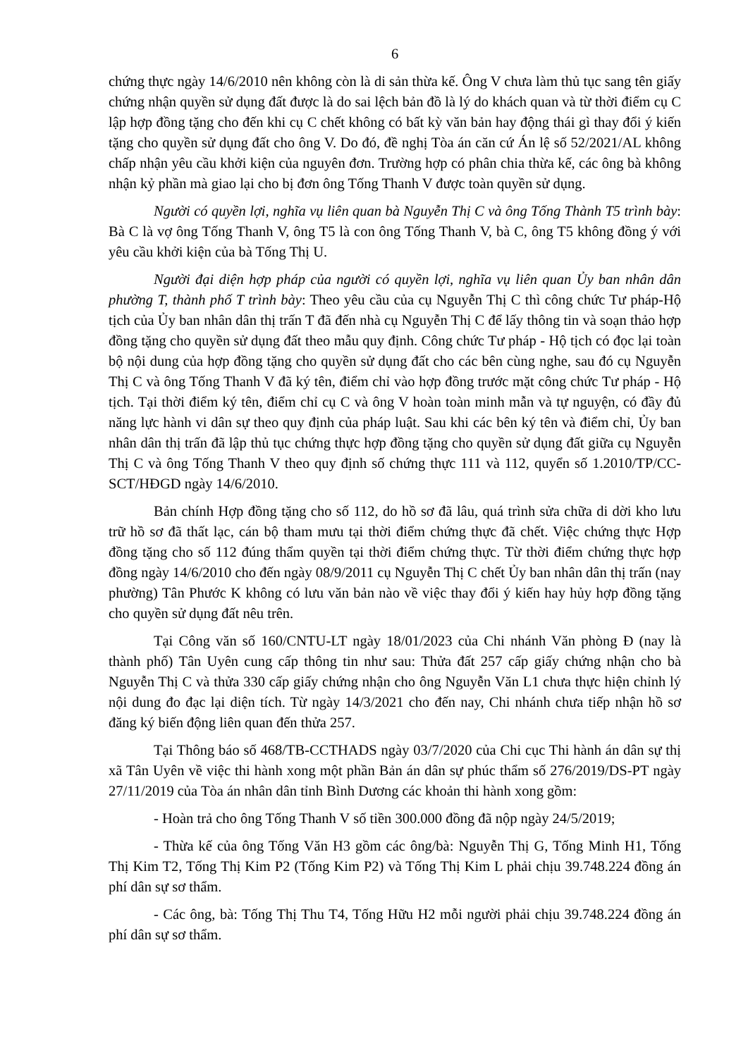6
chứng thực ngày 14/6/2010 nên không còn là di sản thừa kế. Ông V chưa làm thủ tục sang tên giấy chứng nhận quyền sử dụng đất được là do sai lệch bản đồ là lý do khách quan và từ thời điểm cụ C lập hợp đồng tặng cho đến khi cụ C chết không có bất kỳ văn bản hay động thái gì thay đổi ý kiến tặng cho quyền sử dụng đất cho ông V. Do đó, đề nghị Tòa án căn cứ Án lệ số 52/2021/AL không chấp nhận yêu cầu khởi kiện của nguyên đơn. Trường hợp có phân chia thừa kế, các ông bà không nhận kỷ phần mà giao lại cho bị đơn ông Tống Thanh V được toàn quyền sử dụng.
Người có quyền lợi, nghĩa vụ liên quan bà Nguyễn Thị C và ông Tống Thành T5 trình bày: Bà C là vợ ông Tống Thanh V, ông T5 là con ông Tống Thanh V, bà C, ông T5 không đồng ý với yêu cầu khởi kiện của bà Tống Thị U.
Người đại diện hợp pháp của người có quyền lợi, nghĩa vụ liên quan Ủy ban nhân dân phường T, thành phố T trình bày: Theo yêu cầu của cụ Nguyễn Thị C thì công chức Tư pháp-Hộ tịch của Ủy ban nhân dân thị trấn T đã đến nhà cụ Nguyễn Thị C để lấy thông tin và soạn thảo hợp đồng tặng cho quyền sử dụng đất theo mẫu quy định. Công chức Tư pháp - Hộ tịch có đọc lại toàn bộ nội dung của hợp đồng tặng cho quyền sử dụng đất cho các bên cùng nghe, sau đó cụ Nguyễn Thị C và ông Tống Thanh V đã ký tên, điểm chỉ vào hợp đồng trước mặt công chức Tư pháp - Hộ tịch. Tại thời điểm ký tên, điểm chỉ cụ C và ông V hoàn toàn minh mẫn và tự nguyện, có đầy đủ năng lực hành vi dân sự theo quy định của pháp luật. Sau khi các bên ký tên và điểm chỉ, Ủy ban nhân dân thị trấn đã lập thủ tục chứng thực hợp đồng tặng cho quyền sử dụng đất giữa cụ Nguyễn Thị C và ông Tống Thanh V theo quy định số chứng thực 111 và 112, quyển số 1.2010/TP/CC-SCT/HĐGD ngày 14/6/2010.
Bản chính Hợp đồng tặng cho số 112, do hồ sơ đã lâu, quá trình sửa chữa di dời kho lưu trữ hồ sơ đã thất lạc, cán bộ tham mưu tại thời điểm chứng thực đã chết. Việc chứng thực Hợp đồng tặng cho số 112 đúng thẩm quyền tại thời điểm chứng thực. Từ thời điểm chứng thực hợp đồng ngày 14/6/2010 cho đến ngày 08/9/2011 cụ Nguyễn Thị C chết Ủy ban nhân dân thị trấn (nay phường) Tân Phước K không có lưu văn bản nào về việc thay đổi ý kiến hay hủy hợp đồng tặng cho quyền sử dụng đất nêu trên.
Tại Công văn số 160/CNTU-LT ngày 18/01/2023 của Chi nhánh Văn phòng Đ (nay là thành phố) Tân Uyên cung cấp thông tin như sau: Thửa đất 257 cấp giấy chứng nhận cho bà Nguyễn Thị C và thửa 330 cấp giấy chứng nhận cho ông Nguyễn Văn L1 chưa thực hiện chỉnh lý nội dung đo đạc lại diện tích. Từ ngày 14/3/2021 cho đến nay, Chi nhánh chưa tiếp nhận hồ sơ đăng ký biến động liên quan đến thửa 257.
Tại Thông báo số 468/TB-CCTHADS ngày 03/7/2020 của Chi cục Thi hành án dân sự thị xã Tân Uyên về việc thi hành xong một phần Bản án dân sự phúc thẩm số 276/2019/DS-PT ngày 27/11/2019 của Tòa án nhân dân tỉnh Bình Dương các khoản thi hành xong gồm:
- Hoàn trả cho ông Tống Thanh V số tiền 300.000 đồng đã nộp ngày 24/5/2019;
- Thừa kế của ông Tống Văn H3 gồm các ông/bà: Nguyễn Thị G, Tống Minh H1, Tống Thị Kim T2, Tống Thị Kim P2 (Tống Kim P2) và Tống Thị Kim L phải chịu 39.748.224 đồng án phí dân sự sơ thẩm.
- Các ông, bà: Tống Thị Thu T4, Tống Hữu H2 mỗi người phải chịu 39.748.224 đồng án phí dân sự sơ thẩm.